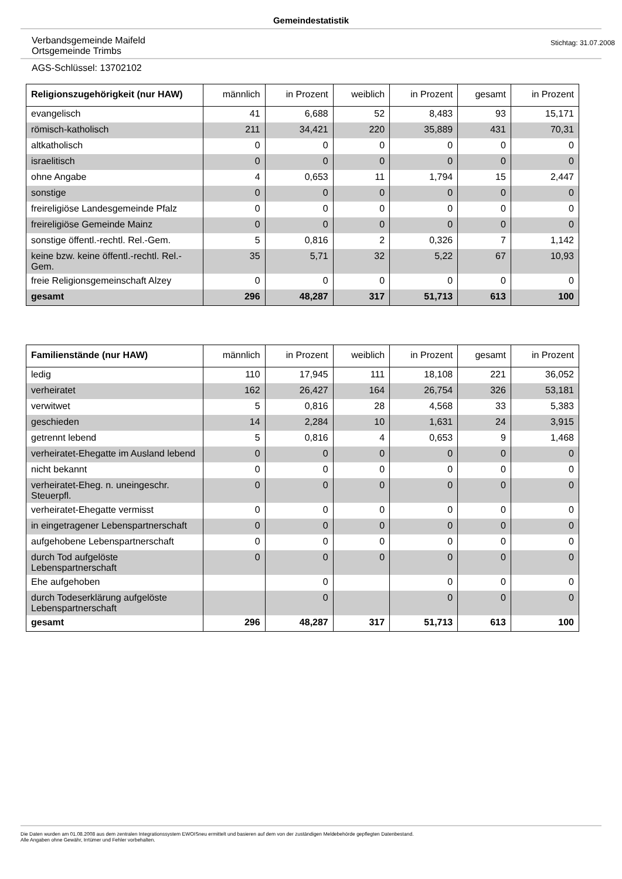Gemeindestatistik
Verbandsgemeinde Maifeld
Ortsgemeinde Trimbs
Stichtag: 31.07.2008
AGS-Schlüssel: 13702102
| Religionszugehörigkeit (nur HAW) | männlich | in Prozent | weiblich | in Prozent | gesamt | in Prozent |
| --- | --- | --- | --- | --- | --- | --- |
| evangelisch | 41 | 6,688 | 52 | 8,483 | 93 | 15,171 |
| römisch-katholisch | 211 | 34,421 | 220 | 35,889 | 431 | 70,31 |
| altkatholisch | 0 | 0 | 0 | 0 | 0 | 0 |
| israelitisch | 0 | 0 | 0 | 0 | 0 | 0 |
| ohne Angabe | 4 | 0,653 | 11 | 1,794 | 15 | 2,447 |
| sonstige | 0 | 0 | 0 | 0 | 0 | 0 |
| freireligiöse Landesgemeinde Pfalz | 0 | 0 | 0 | 0 | 0 | 0 |
| freireligiöse Gemeinde Mainz | 0 | 0 | 0 | 0 | 0 | 0 |
| sonstige öffentl.-rechtl. Rel.-Gem. | 5 | 0,816 | 2 | 0,326 | 7 | 1,142 |
| keine bzw. keine öffentl.-rechtl. Rel.-Gem. | 35 | 5,71 | 32 | 5,22 | 67 | 10,93 |
| freie Religionsgemeinschaft Alzey | 0 | 0 | 0 | 0 | 0 | 0 |
| gesamt | 296 | 48,287 | 317 | 51,713 | 613 | 100 |
| Familienstände (nur HAW) | männlich | in Prozent | weiblich | in Prozent | gesamt | in Prozent |
| --- | --- | --- | --- | --- | --- | --- |
| ledig | 110 | 17,945 | 111 | 18,108 | 221 | 36,052 |
| verheiratet | 162 | 26,427 | 164 | 26,754 | 326 | 53,181 |
| verwitwet | 5 | 0,816 | 28 | 4,568 | 33 | 5,383 |
| geschieden | 14 | 2,284 | 10 | 1,631 | 24 | 3,915 |
| getrennt lebend | 5 | 0,816 | 4 | 0,653 | 9 | 1,468 |
| verheiratet-Ehegatte im Ausland lebend | 0 | 0 | 0 | 0 | 0 | 0 |
| nicht bekannt | 0 | 0 | 0 | 0 | 0 | 0 |
| verheiratet-Eheg. n. uneingeschr. Steuerpfl. | 0 | 0 | 0 | 0 | 0 | 0 |
| verheiratet-Ehegatte vermisst | 0 | 0 | 0 | 0 | 0 | 0 |
| in eingetragener Lebenspartnerschaft | 0 | 0 | 0 | 0 | 0 | 0 |
| aufgehobene Lebenspartnerschaft | 0 | 0 | 0 | 0 | 0 | 0 |
| durch Tod aufgelöste Lebenspartnerschaft | 0 | 0 | 0 | 0 | 0 | 0 |
| Ehe aufgehoben | | 0 | | 0 | 0 | 0 |
| durch Todeserklärung aufgelöste Lebenspartnerschaft | | 0 | | 0 | 0 | 0 |
| gesamt | 296 | 48,287 | 317 | 51,713 | 613 | 100 |
Die Daten wurden am 01.08.2008 aus dem zentralen Integrationssystem EWOISneu ermittelt und basieren auf dem von der zuständigen Meldebehörde gepflegten Datenbestand.
Alle Angaben ohne Gewähr, Irrtümer und Fehler vorbehalten.